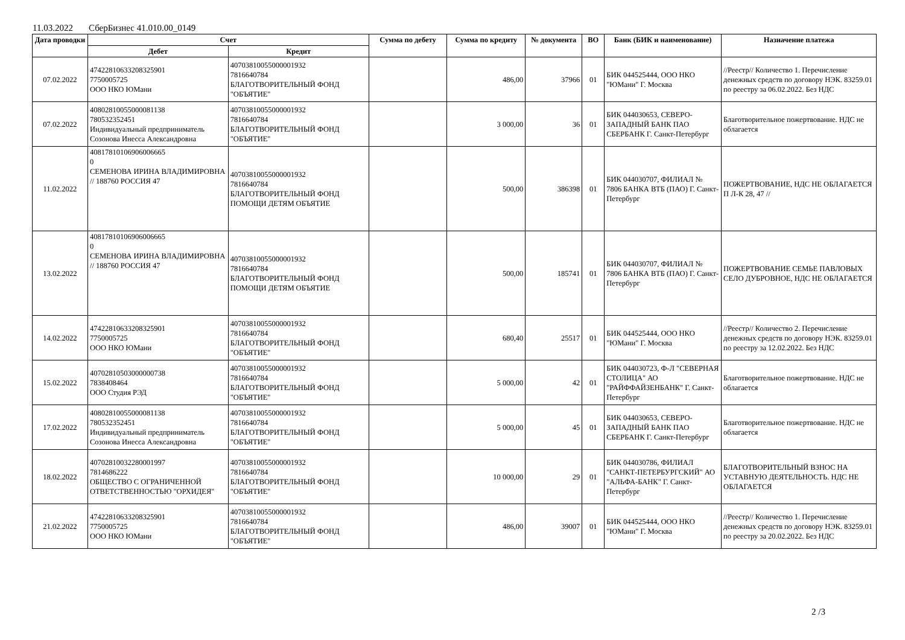11.03.2022 СберБизнес 41.010.00_0149
| Дата проводки | Счет | | Сумма по дебету | Сумма по кредиту | № документа | ВО | Банк (БИК и наименование) | Назначение платежа |
| --- | --- | --- | --- | --- | --- | --- | --- | --- |
| | Дебет | Кредит | | | | | | |
| 07.02.2022 | 47422810633208325901 7750005725 ООО НКО ЮМани | 40703810055000001932 7816640784 БЛАГОТВОРИТЕЛЬНЫЙ ФОНД "ОБЪЯТИЕ" | | 486,00 | 37966 | 01 | БИК 044525444, ООО НКО "ЮМани" Г. Москва | //Реестр// Количество 1. Перечисление денежных средств по договору НЭК. 83259.01 по реестру за 06.02.2022. Без НДС |
| 07.02.2022 | 40802810055000081138 780532352451 Индивидуальный предприниматель Созонова Инесса Александровна | 40703810055000001932 7816640784 БЛАГОТВОРИТЕЛЬНЫЙ ФОНД "ОБЪЯТИЕ" | | 3 000,00 | 36 | 01 | БИК 044030653, СЕВЕРО-ЗАПАДНЫЙ БАНК ПАО СБЕРБАНК Г. Санкт-Петербург | Благотворительное пожертвование. НДС не облагается |
| 11.02.2022 | 40817810106906006665 0 СЕМЕНОВА ИРИНА ВЛАДИМИРОВНА // 188760 РОССИЯ 47 | 40703810055000001932 7816640784 БЛАГОТВОРИТЕЛЬНЫЙ ФОНД ПОМОЩИ ДЕТЯМ ОБЪЯТИЕ | | 500,00 | 386398 | 01 | БИК 044030707, ФИЛИАЛ № 7806 БАНКА ВТБ (ПАО) Г. Санкт-Петербург | ПОЖЕРТВОВАНИЕ, НДС НЕ ОБЛАГАЕТСЯ П Л-К 28, 47 // |
| 13.02.2022 | 40817810106906006665 0 СЕМЕНОВА ИРИНА ВЛАДИМИРОВНА // 188760 РОССИЯ 47 | 40703810055000001932 7816640784 БЛАГОТВОРИТЕЛЬНЫЙ ФОНД ПОМОЩИ ДЕТЯМ ОБЪЯТИЕ | | 500,00 | 185741 | 01 | БИК 044030707, ФИЛИАЛ № 7806 БАНКА ВТБ (ПАО) Г. Санкт-Петербург | ПОЖЕРТВОВАНИЕ СЕМЬЕ ПАВЛОВЫХ СЕЛО ДУБРОВНОЕ, НДС НЕ ОБЛАГАЕТСЯ |
| 14.02.2022 | 47422810633208325901 7750005725 ООО НКО ЮМани | 40703810055000001932 7816640784 БЛАГОТВОРИТЕЛЬНЫЙ ФОНД "ОБЪЯТИЕ" | | 680,40 | 25517 | 01 | БИК 044525444, ООО НКО "ЮМани" Г. Москва | //Реестр// Количество 2. Перечисление денежных средств по договору НЭК. 83259.01 по реестру за 12.02.2022. Без НДС |
| 15.02.2022 | 40702810503000000738 7838408464 ООО Студия РЭД | 40703810055000001932 7816640784 БЛАГОТВОРИТЕЛЬНЫЙ ФОНД "ОБЪЯТИЕ" | | 5 000,00 | 42 | 01 | БИК 044030723, Ф-Л "СЕВЕРНАЯ СТОЛИЦА" АО "РАЙФФАЙЗЕНБАНК" Г. Санкт-Петербург | Благотворительное пожертвование. НДС не облагается |
| 17.02.2022 | 40802810055000081138 780532352451 Индивидуальный предприниматель Созонова Инесса Александровна | 40703810055000001932 7816640784 БЛАГОТВОРИТЕЛЬНЫЙ ФОНД "ОБЪЯТИЕ" | | 5 000,00 | 45 | 01 | БИК 044030653, СЕВЕРО-ЗАПАДНЫЙ БАНК ПАО СБЕРБАНК Г. Санкт-Петербург | Благотворительное пожертвование. НДС не облагается |
| 18.02.2022 | 40702810032280001997 7814686222 ОБЩЕСТВО С ОГРАНИЧЕННОЙ ОТВЕТСТВЕННОСТЬЮ "ОРХИДЕЯ" | 40703810055000001932 7816640784 БЛАГОТВОРИТЕЛЬНЫЙ ФОНД "ОБЪЯТИЕ" | | 10 000,00 | 29 | 01 | БИК 044030786, ФИЛИАЛ "САНКТ-ПЕТЕРБУРГСКИЙ" АО "АЛЬФА-БАНК" Г. Санкт-Петербург | БЛАГОТВОРИТЕЛЬНЫЙ ВЗНОС НА УСТАВНУЮ ДЕЯТЕЛЬНОСТЬ. НДС НЕ ОБЛАГАЕТСЯ |
| 21.02.2022 | 47422810633208325901 7750005725 ООО НКО ЮМани | 40703810055000001932 7816640784 БЛАГОТВОРИТЕЛЬНЫЙ ФОНД "ОБЪЯТИЕ" | | 486,00 | 39007 | 01 | БИК 044525444, ООО НКО "ЮМани" Г. Москва | //Реестр// Количество 1. Перечисление денежных средств по договору НЭК. 83259.01 по реестру за 20.02.2022. Без НДС |
2 /3